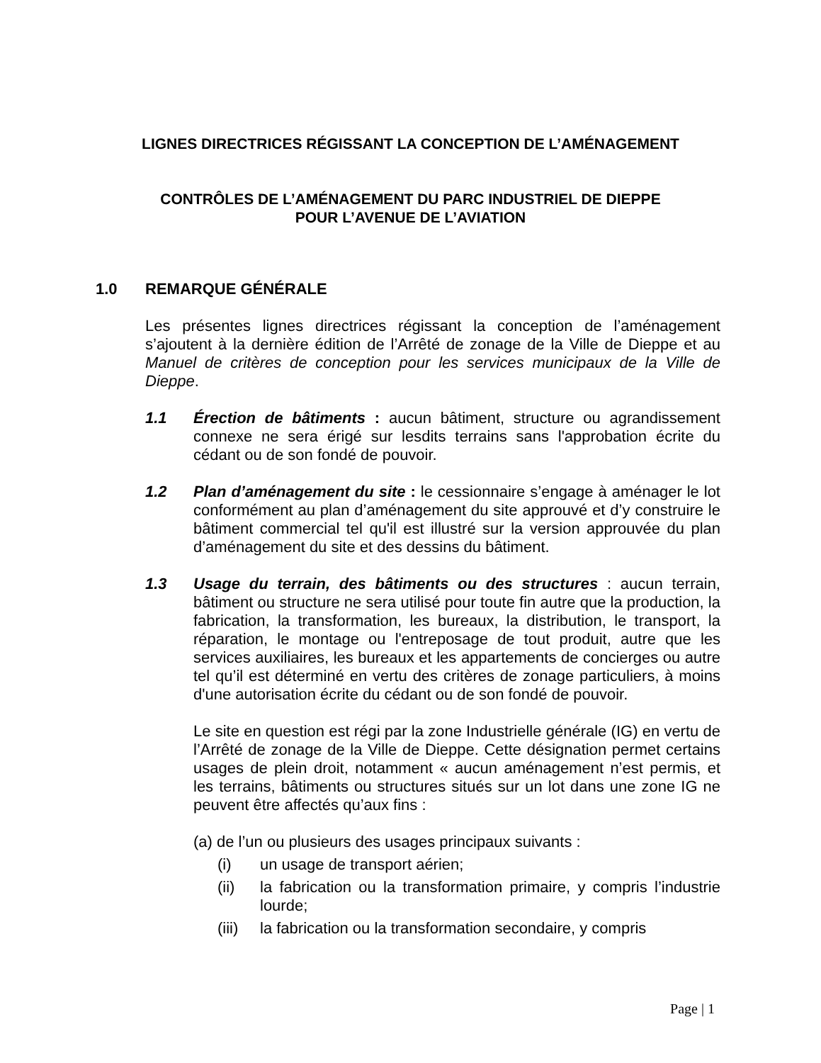LIGNES DIRECTRICES RÉGISSANT LA CONCEPTION DE L’AMÉNAGEMENT
CONTRÔLES DE L’AMÉNAGEMENT DU PARC INDUSTRIEL DE DIEPPE
POUR L’AVENUE DE L’AVIATION
1.0 REMARQUE GÉNÉRALE
Les présentes lignes directrices régissant la conception de l’aménagement s’ajoutent à la dernière édition de l’Arrêté de zonage de la Ville de Dieppe et au Manuel de critères de conception pour les services municipaux de la Ville de Dieppe.
1.1 Érection de bâtiments : aucun bâtiment, structure ou agrandissement connexe ne sera érigé sur lesdits terrains sans l'approbation écrite du cédant ou de son fondé de pouvoir.
1.2 Plan d’aménagement du site : le cessionnaire s’engage à aménager le lot conformément au plan d’aménagement du site approuvé et d’y construire le bâtiment commercial tel qu'il est illustré sur la version approuvée du plan d’aménagement du site et des dessins du bâtiment.
1.3 Usage du terrain, des bâtiments ou des structures : aucun terrain, bâtiment ou structure ne sera utilisé pour toute fin autre que la production, la fabrication, la transformation, les bureaux, la distribution, le transport, la réparation, le montage ou l'entreposage de tout produit, autre que les services auxiliaires, les bureaux et les appartements de concierges ou autre tel qu’il est déterminé en vertu des critères de zonage particuliers, à moins d'une autorisation écrite du cédant ou de son fondé de pouvoir.
Le site en question est régi par la zone Industrielle générale (IG) en vertu de l’Arrêté de zonage de la Ville de Dieppe. Cette désignation permet certains usages de plein droit, notamment « aucun aménagement n’est permis, et les terrains, bâtiments ou structures situés sur un lot dans une zone IG ne peuvent être affectés qu’aux fins :
(a) de l’un ou plusieurs des usages principaux suivants :
(i) un usage de transport aérien;
(ii) la fabrication ou la transformation primaire, y compris l’industrie lourde;
(iii)
la fabrication ou la transformation secondaire, y compris
Page | 1